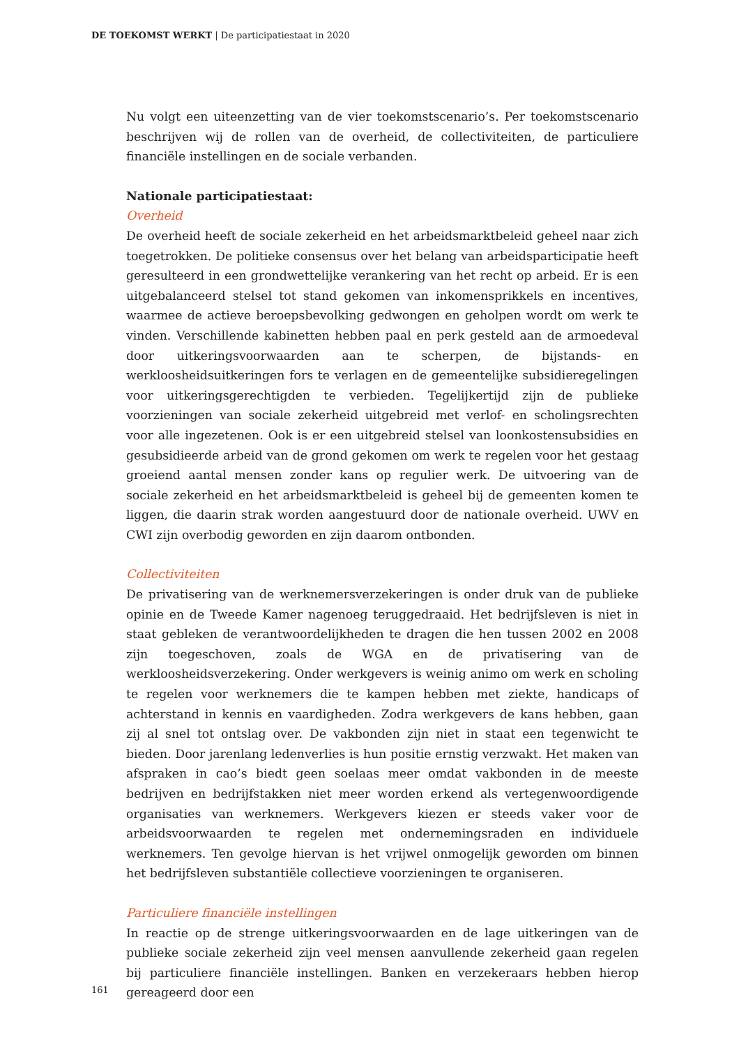DE TOEKOMST WERKT | De participatiestaat in 2020
Nu volgt een uiteenzetting van de vier toekomstscenario’s. Per toekomstscenario beschrijven wij de rollen van de overheid, de collectiviteiten, de particuliere financiële instellingen en de sociale verbanden.
Nationale participatiestaat:
Overheid
De overheid heeft de sociale zekerheid en het arbeidsmarktbeleid geheel naar zich toegetrokken. De politieke consensus over het belang van arbeidsparticipatie heeft geresulteerd in een grondwettelijke verankering van het recht op arbeid. Er is een uitgebalanceerd stelsel tot stand gekomen van inkomensprikkels en incentives, waarmee de actieve beroepsbevolking gedwongen en geholpen wordt om werk te vinden. Verschillende kabinetten hebben paal en perk gesteld aan de armoedeval door uitkeringsvoorwaarden aan te scherpen, de bijstands- en werkloosheidsuitkeringen fors te verlagen en de gemeentelijke subsidieregelingen voor uitkeringsgerechtigden te verbieden. Tegelijkertijd zijn de publieke voorzieningen van sociale zekerheid uitgebreid met verlof- en scholingsrechten voor alle ingezetenen. Ook is er een uitgebreid stelsel van loonkostensubsidies en gesubsidieerde arbeid van de grond gekomen om werk te regelen voor het gestaag groeiend aantal mensen zonder kans op regulier werk. De uitvoering van de sociale zekerheid en het arbeidsmarktbeleid is geheel bij de gemeenten komen te liggen, die daarin strak worden aangestuurd door de nationale overheid. UWV en CWI zijn overbodig geworden en zijn daarom ontbonden.
Collectiviteiten
De privatisering van de werknemersverzekeringen is onder druk van de publieke opinie en de Tweede Kamer nagenoeg teruggedraaid. Het bedrijfsleven is niet in staat gebleken de verantwoordelijkheden te dragen die hen tussen 2002 en 2008 zijn toegeschoven, zoals de WGA en de privatisering van de werkloosheidsverzekering. Onder werkgevers is weinig animo om werk en scholing te regelen voor werknemers die te kampen hebben met ziekte, handicaps of achterstand in kennis en vaardigheden. Zodra werkgevers de kans hebben, gaan zij al snel tot ontslag over. De vakbonden zijn niet in staat een tegenwicht te bieden. Door jarenlang ledenverlies is hun positie ernstig verzwakt. Het maken van afspraken in cao’s biedt geen soelaas meer omdat vakbonden in de meeste bedrijven en bedrijfstakken niet meer worden erkend als vertegenwoordigende organisaties van werknemers. Werkgevers kiezen er steeds vaker voor de arbeidsvoorwaarden te regelen met ondernemingsraden en individuele werknemers. Ten gevolge hiervan is het vrijwel onmogelijk geworden om binnen het bedrijfsleven substantiële collectieve voorzieningen te organiseren.
Particuliere financiële instellingen
In reactie op de strenge uitkeringsvoorwaarden en de lage uitkeringen van de publieke sociale zekerheid zijn veel mensen aanvullende zekerheid gaan regelen bij particuliere financiële instellingen. Banken en verzekeraars hebben hierop gereageerd door een
161